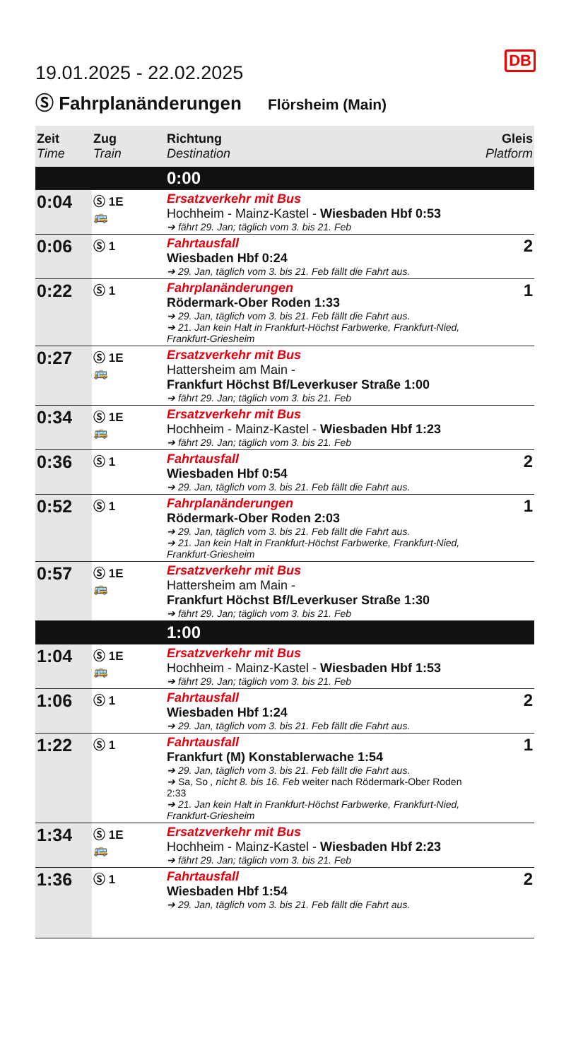DB
19.01.2025 - 22.02.2025
Ⓢ Fahrplanänderungen Flörsheim (Main)
| Zeit Time | Zug Train | Richtung Destination | Gleis Platform |
| --- | --- | --- | --- |
| 0:00 | | | |
| 0:04 | Ⓢ 1E 🚌 | Ersatzverkehr mit Bus Hochheim - Mainz-Kastel - Wiesbaden Hbf 0:53 ➔ fährt 29. Jan; täglich vom 3. bis 21. Feb | |
| 0:06 | Ⓢ 1 | Fahrtausfall Wiesbaden Hbf 0:24 ➔ 29. Jan, täglich vom 3. bis 21. Feb fällt die Fahrt aus. | 2 |
| 0:22 | Ⓢ 1 | Fahrplanänderungen Rödermark-Ober Roden 1:33 ➔ 29. Jan, täglich vom 3. bis 21. Feb fällt die Fahrt aus. ➔ 21. Jan kein Halt in Frankfurt-Höchst Farbwerke, Frankfurt-Nied, Frankfurt-Griesheim | 1 |
| 0:27 | Ⓢ 1E 🚌 | Ersatzverkehr mit Bus Hattersheim am Main - Frankfurt Höchst Bf/Leverkuser Straße 1:00 ➔ fährt 29. Jan; täglich vom 3. bis 21. Feb | |
| 0:34 | Ⓢ 1E 🚌 | Ersatzverkehr mit Bus Hochheim - Mainz-Kastel - Wiesbaden Hbf 1:23 ➔ fährt 29. Jan; täglich vom 3. bis 21. Feb | |
| 0:36 | Ⓢ 1 | Fahrtausfall Wiesbaden Hbf 0:54 ➔ 29. Jan, täglich vom 3. bis 21. Feb fällt die Fahrt aus. | 2 |
| 0:52 | Ⓢ 1 | Fahrplanänderungen Rödermark-Ober Roden 2:03 ➔ 29. Jan, täglich vom 3. bis 21. Feb fällt die Fahrt aus. ➔ 21. Jan kein Halt in Frankfurt-Höchst Farbwerke, Frankfurt-Nied, Frankfurt-Griesheim | 1 |
| 0:57 | Ⓢ 1E 🚌 | Ersatzverkehr mit Bus Hattersheim am Main - Frankfurt Höchst Bf/Leverkuser Straße 1:30 ➔ fährt 29. Jan; täglich vom 3. bis 21. Feb | |
| 1:00 | | | |
| 1:04 | Ⓢ 1E 🚌 | Ersatzverkehr mit Bus Hochheim - Mainz-Kastel - Wiesbaden Hbf 1:53 ➔ fährt 29. Jan; täglich vom 3. bis 21. Feb | |
| 1:06 | Ⓢ 1 | Fahrtausfall Wiesbaden Hbf 1:24 ➔ 29. Jan, täglich vom 3. bis 21. Feb fällt die Fahrt aus. | 2 |
| 1:22 | Ⓢ 1 | Fahrtausfall Frankfurt (M) Konstablerwache 1:54 ➔ 29. Jan, täglich vom 3. bis 21. Feb fällt die Fahrt aus. ➔ Sa, So , nicht 8. bis 16. Feb weiter nach Rödermark-Ober Roden 2:33 ➔ 21. Jan kein Halt in Frankfurt-Höchst Farbwerke, Frankfurt-Nied, Frankfurt-Griesheim | 1 |
| 1:34 | Ⓢ 1E 🚌 | Ersatzverkehr mit Bus Hochheim - Mainz-Kastel - Wiesbaden Hbf 2:23 ➔ fährt 29. Jan; täglich vom 3. bis 21. Feb | |
| 1:36 | Ⓢ 1 | Fahrtausfall Wiesbaden Hbf 1:54 ➔ 29. Jan, täglich vom 3. bis 21. Feb fällt die Fahrt aus. | 2 |